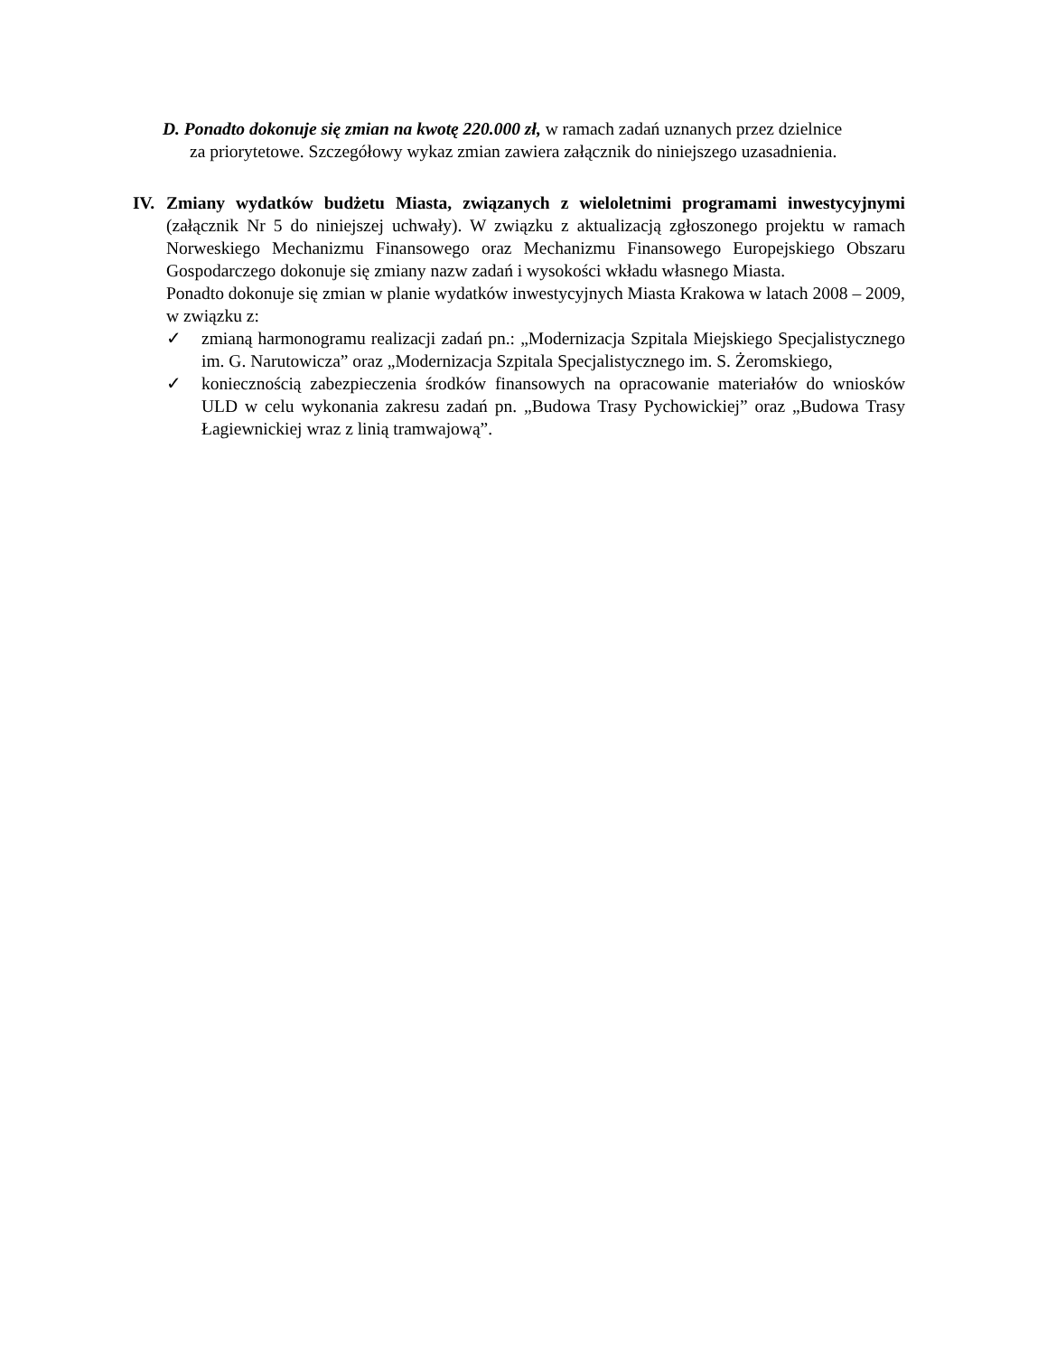D. Ponadto dokonuje się zmian na kwotę 220.000 zł, w ramach zadań uznanych przez dzielnice
za priorytetowe. Szczegółowy wykaz zmian zawiera załącznik do niniejszego uzasadnienia.
IV. Zmiany wydatków budżetu Miasta, związanych z wieloletnimi programami inwestycyjnymi (załącznik Nr 5 do niniejszej uchwały). W związku z aktualizacją zgłoszonego projektu w ramach Norweskiego Mechanizmu Finansowego oraz Mechanizmu Finansowego Europejskiego Obszaru Gospodarczego dokonuje się zmiany nazw zadań i wysokości wkładu własnego Miasta.
Ponadto dokonuje się zmian w planie wydatków inwestycyjnych Miasta Krakowa w latach 2008 – 2009, w związku z:
✓ zmianą harmonogramu realizacji zadań pn.: „Modernizacja Szpitala Miejskiego Specjalistycznego im. G. Narutowicza” oraz „Modernizacja Szpitala Specjalistycznego im. S. Żeromskiego,
✓ koniecznością zabezpieczenia środków finansowych na opracowanie materiałów do wniosków ULD w celu wykonania zakresu zadań pn. „Budowa Trasy Pychowickiej” oraz „Budowa Trasy Łagiewnickiej wraz z linią tramwajową”.